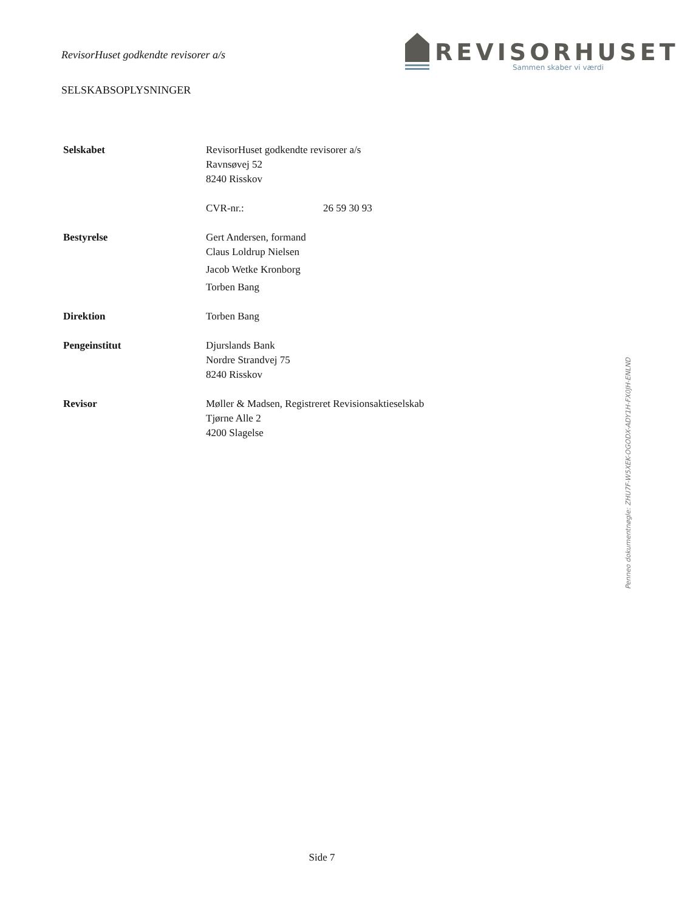RevisorHuset godkendte revisorer a/s
REVISORHUSET
Sammen skaber vi værdi
SELSKABSOPLYSNINGER
Selskabet RevisorHuset godkendte revisorer a/s
Ravnsøvej 52
8240 Risskov
CVR-nr.: 26 59 30 93
Bestyrelse Gert Andersen, formand
Claus Loldrup Nielsen
Jacob Wetke Kronborg
Torben Bang
Direktion Torben Bang
Pengeinstitut Djurslands Bank
Nordre Strandvej 75
8240 Risskov
Revisor Møller & Madsen, Registreret Revisionsaktieselskab
Tjørne Alle 2
4200 Slagelse
Penneo dokumentnøgle: ZHU7F-W5XEK-OGODX-ADY1H-FX0JH-ENLND
Side 7